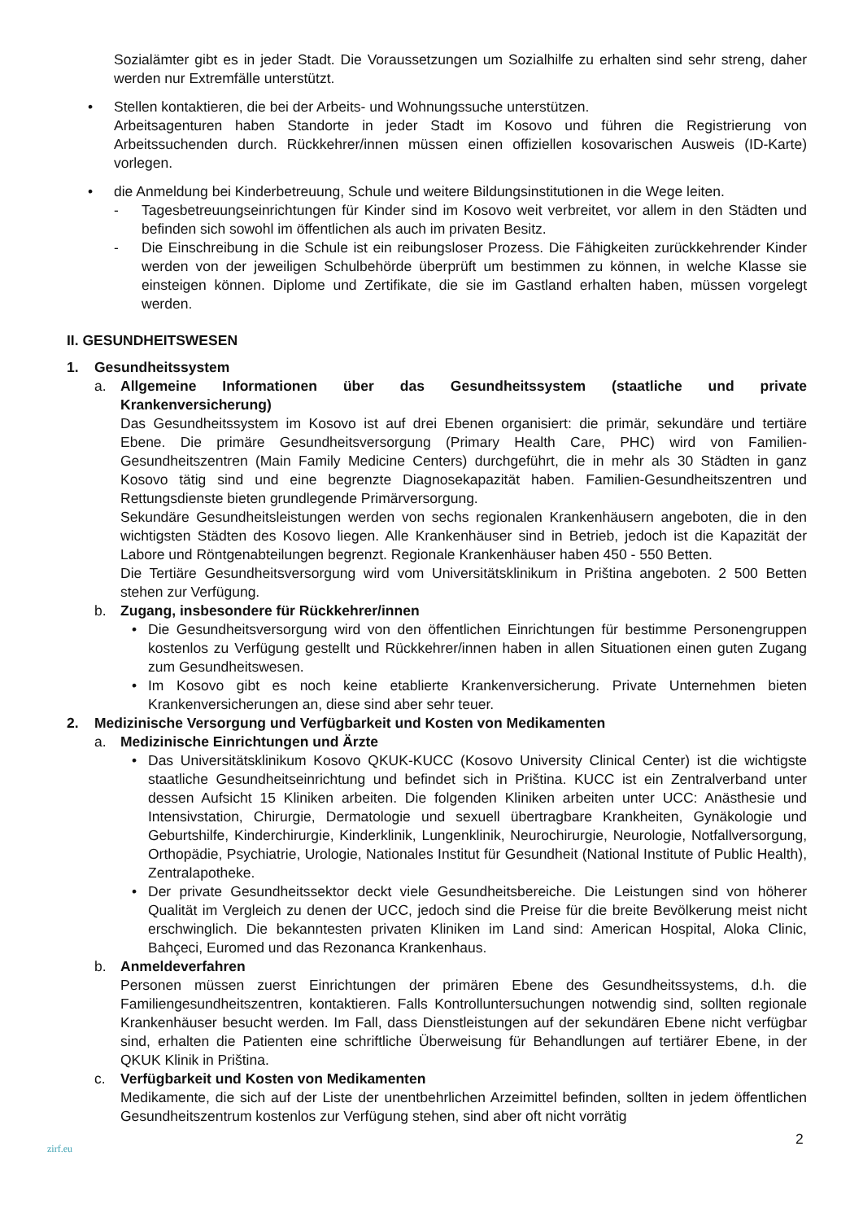Sozialämter gibt es in jeder Stadt. Die Voraussetzungen um Sozialhilfe zu erhalten sind sehr streng, daher werden nur Extremfälle unterstützt.
• Stellen kontaktieren, die bei der Arbeits- und Wohnungssuche unterstützen.
Arbeitsagenturen haben Standorte in jeder Stadt im Kosovo und führen die Registrierung von Arbeitssuchenden durch. Rückkehrer/innen müssen einen offiziellen kosovarischen Ausweis (ID-Karte) vorlegen.
• die Anmeldung bei Kinderbetreuung, Schule und weitere Bildungsinstitutionen in die Wege leiten.
- Tagesbetreuungseinrichtungen für Kinder sind im Kosovo weit verbreitet, vor allem in den Städten und befinden sich sowohl im öffentlichen als auch im privaten Besitz.
- Die Einschreibung in die Schule ist ein reibungsloser Prozess. Die Fähigkeiten zurückkehrender Kinder werden von der jeweiligen Schulbehörde überprüft um bestimmen zu können, in welche Klasse sie einsteigen können. Diplome und Zertifikate, die sie im Gastland erhalten haben, müssen vorgelegt werden.
II. GESUNDHEITSWESEN
1. Gesundheitssystem
a. Allgemeine Informationen über das Gesundheitssystem (staatliche und private Krankenversicherung)
Das Gesundheitssystem im Kosovo ist auf drei Ebenen organisiert: die primär, sekundäre und tertiäre Ebene. Die primäre Gesundheitsversorgung (Primary Health Care, PHC) wird von Familien-Gesundheitszentren (Main Family Medicine Centers) durchgeführt, die in mehr als 30 Städten in ganz Kosovo tätig sind und eine begrenzte Diagnosekapazität haben. Familien-Gesundheitszentren und Rettungsdienste bieten grundlegende Primärversorgung.
Sekundäre Gesundheitsleistungen werden von sechs regionalen Krankenhäusern angeboten, die in den wichtigsten Städten des Kosovo liegen. Alle Krankenhäuser sind in Betrieb, jedoch ist die Kapazität der Labore und Röntgenabteilungen begrenzt. Regionale Krankenhäuser haben 450 - 550 Betten.
Die Tertiäre Gesundheitsversorgung wird vom Universitätsklinikum in Priština angeboten. 2 500 Betten stehen zur Verfügung.
b. Zugang, insbesondere für Rückkehrer/innen
• Die Gesundheitsversorgung wird von den öffentlichen Einrichtungen für bestimme Personengruppen kostenlos zu Verfügung gestellt und Rückkehrer/innen haben in allen Situationen einen guten Zugang zum Gesundheitswesen.
• Im Kosovo gibt es noch keine etablierte Krankenversicherung. Private Unternehmen bieten Krankenversicherungen an, diese sind aber sehr teuer.
2. Medizinische Versorgung und Verfügbarkeit und Kosten von Medikamenten
a. Medizinische Einrichtungen und Ärzte
• Das Universitätsklinikum Kosovo QKUK-KUCC (Kosovo University Clinical Center) ist die wichtigste staatliche Gesundheitseinrichtung und befindet sich in Priština. KUCC ist ein Zentralverband unter dessen Aufsicht 15 Kliniken arbeiten. Die folgenden Kliniken arbeiten unter UCC: Anästhesie und Intensivstation, Chirurgie, Dermatologie und sexuell übertragbare Krankheiten, Gynäkologie und Geburtshilfe, Kinderchirurgie, Kinderklinik, Lungenklinik, Neurochirurgie, Neurologie, Notfallversorgung, Orthopädie, Psychiatrie, Urologie, Nationales Institut für Gesundheit (National Institute of Public Health), Zentralapotheke.
• Der private Gesundheitssektor deckt viele Gesundheitsbereiche. Die Leistungen sind von höherer Qualität im Vergleich zu denen der UCC, jedoch sind die Preise für die breite Bevölkerung meist nicht erschwinglich. Die bekanntesten privaten Kliniken im Land sind: American Hospital, Aloka Clinic, Bahçeci, Euromed und das Rezonanca Krankenhaus.
b. Anmeldeverfahren
Personen müssen zuerst Einrichtungen der primären Ebene des Gesundheitssystems, d.h. die Familiengesundheitszentren, kontaktieren. Falls Kontrolluntersuchungen notwendig sind, sollten regionale Krankenhäuser besucht werden. Im Fall, dass Dienstleistungen auf der sekundären Ebene nicht verfügbar sind, erhalten die Patienten eine schriftliche Überweisung für Behandlungen auf tertiärer Ebene, in der QKUK Klinik in Priština.
c. Verfügbarkeit und Kosten von Medikamenten
Medikamente, die sich auf der Liste der unentbehrlichen Arzeimittel befinden, sollten in jedem öffentlichen Gesundheitszentrum kostenlos zur Verfügung stehen, sind aber oft nicht vorrätig
2
zirf.eu